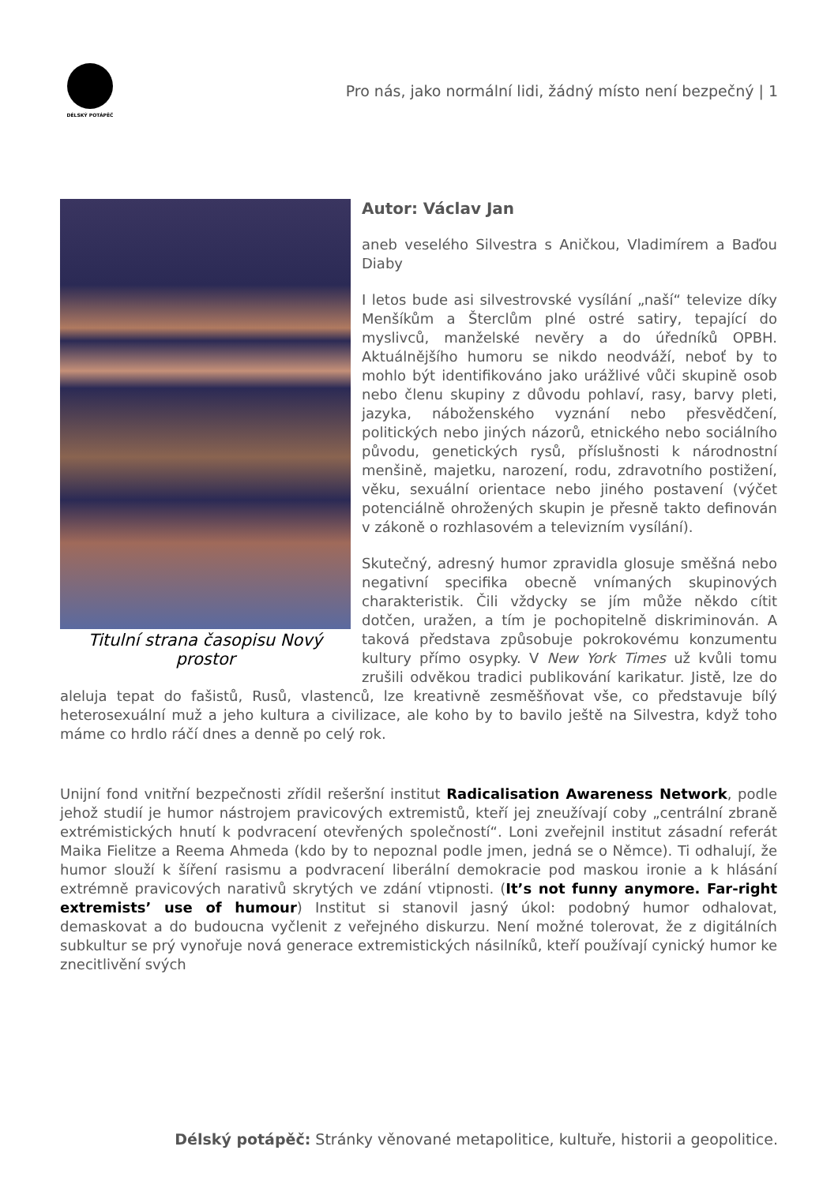DÉLSKÝ POTÁPĚČ
Pro nás, jako normální lidi, žádný místo není bezpečný | 1
Titulní strana časopisu Nový prostor
Autor: Václav Jan
aneb veselého Silvestra s Aničkou, Vladimírem a Baďou Diaby
I letos bude asi silvestrovské vysílání „naší“ televize díky Menšíkům a Šterclům plné ostré satiry, tepající do myslivců, manželské nevěry a do úředníků OPBH. Aktuálnějšího humoru se nikdo neodváží, neboť by to mohlo být identifikováno jako urážlivé vůči skupině osob nebo členu skupiny z důvodu pohlaví, rasy, barvy pleti, jazyka, náboženského vyznání nebo přesvědčení, politických nebo jiných názorů, etnického nebo sociálního původu, genetických rysů, příslušnosti k národnostní menšině, majetku, narození, rodu, zdravotního postižení, věku, sexuální orientace nebo jiného postavení (výčet potenciálně ohrožených skupin je přesně takto definován v zákoně o rozhlasovém a televizním vysílání).
Skutečný, adresný humor zpravidla glosuje směšná nebo negativní specifika obecně vnímaných skupinových charakteristik. Čili vždycky se jím může někdo cítit dotčen, uražen, a tím je pochopitelně diskriminován. A taková představa způsobuje pokrokovému konzumentu kultury přímo osypky. V New York Times už kvůli tomu zrušili odvěkou tradici publikování karikatur. Jistě, lze do aleluja tepat do fašistů, Rusů, vlastenců, lze kreativně zesměšňovat vše, co představuje bílý heterosexuální muž a jeho kultura a civilizace, ale koho by to bavilo ještě na Silvestra, když toho máme co hrdlo ráčí dnes a denně po celý rok.
Unijní fond vnitřní bezpečnosti zřídil rešeršní institut Radicalisation Awareness Network, podle jehož studií je humor nástrojem pravicových extremistů, kteří jej zneužívají coby „centrální zbraně extrémistických hnutí k podvracení otevřených společností“. Loni zveřejnil institut zásadní referát Maika Fielitze a Reema Ahmeda (kdo by to nepoznal podle jmen, jedná se o Němce). Ti odhalují, že humor slouží k šíření rasismu a podvracení liberální demokracie pod maskou ironie a k hlásání extrémně pravicových narativů skrytých ve zdání vtipnosti. (It’s not funny anymore. Far-right extremists’ use of humour) Institut si stanovil jasný úkol: podobný humor odhalovat, demaskovat a do budoucna vyčlenit z veřejného diskurzu. Není možné tolerovat, že z digitálních subkultur se prý vynořuje nová generace extremistických násilníků, kteří používají cynický humor ke znecitlivění svých
Délský potápěč: Stránky věnované metapolitice, kultuře, historii a geopolitice.